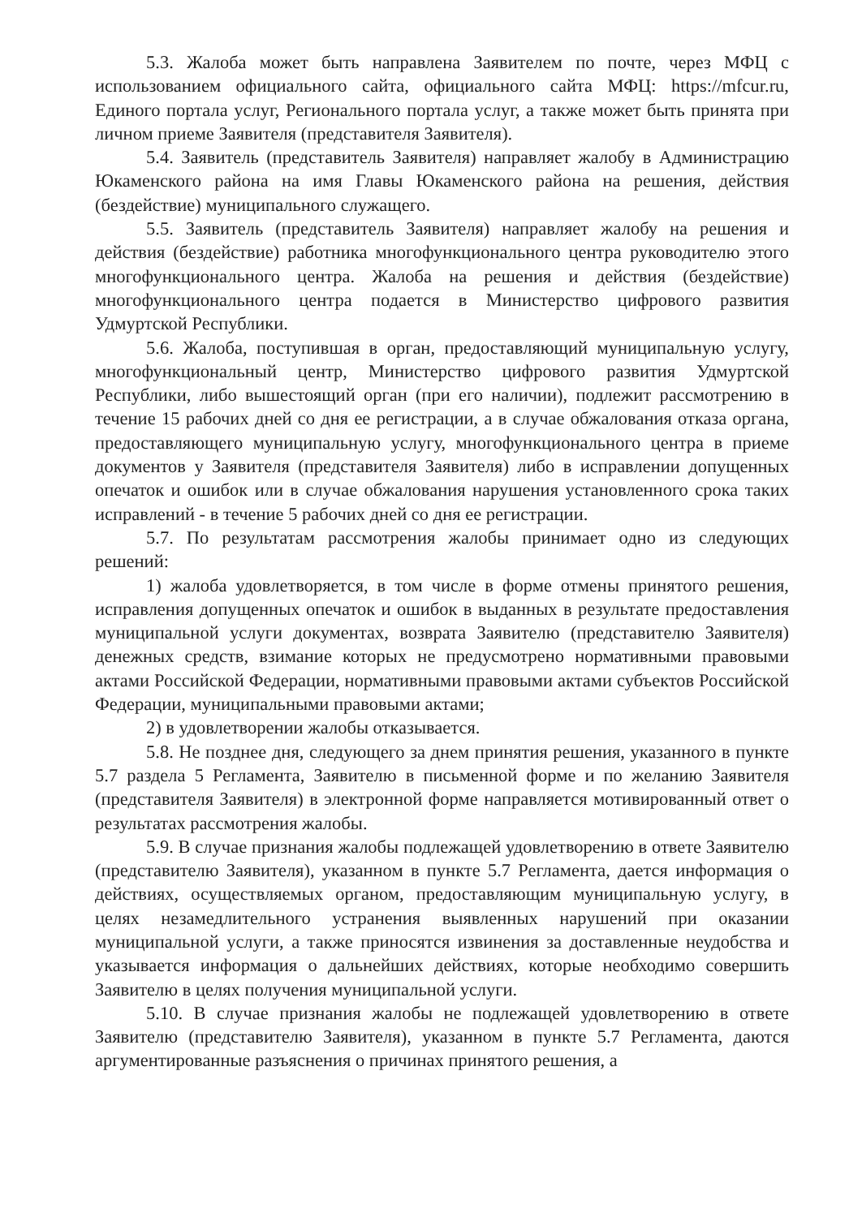5.3. Жалоба может быть направлена Заявителем по почте, через МФЦ с использованием официального сайта, официального сайта МФЦ: https://mfcur.ru, Единого портала услуг, Регионального портала услуг, а также может быть принята при личном приеме Заявителя (представителя Заявителя).
5.4. Заявитель (представитель Заявителя) направляет жалобу в Администрацию Юкаменского района на имя Главы Юкаменского района на решения, действия (бездействие) муниципального служащего.
5.5. Заявитель (представитель Заявителя) направляет жалобу на решения и действия (бездействие) работника многофункционального центра руководителю этого многофункционального центра. Жалоба на решения и действия (бездействие) многофункционального центра подается в Министерство цифрового развития Удмуртской Республики.
5.6. Жалоба, поступившая в орган, предоставляющий муниципальную услугу, многофункциональный центр, Министерство цифрового развития Удмуртской Республики, либо вышестоящий орган (при его наличии), подлежит рассмотрению в течение 15 рабочих дней со дня ее регистрации, а в случае обжалования отказа органа, предоставляющего муниципальную услугу, многофункционального центра в приеме документов у Заявителя (представителя Заявителя) либо в исправлении допущенных опечаток и ошибок или в случае обжалования нарушения установленного срока таких исправлений - в течение 5 рабочих дней со дня ее регистрации.
5.7. По результатам рассмотрения жалобы принимает одно из следующих решений:
1) жалоба удовлетворяется, в том числе в форме отмены принятого решения, исправления допущенных опечаток и ошибок в выданных в результате предоставления муниципальной услуги документах, возврата Заявителю (представителю Заявителя) денежных средств, взимание которых не предусмотрено нормативными правовыми актами Российской Федерации, нормативными правовыми актами субъектов Российской Федерации, муниципальными правовыми актами;
2) в удовлетворении жалобы отказывается.
5.8. Не позднее дня, следующего за днем принятия решения, указанного в пункте 5.7 раздела 5 Регламента, Заявителю в письменной форме и по желанию Заявителя (представителя Заявителя) в электронной форме направляется мотивированный ответ о результатах рассмотрения жалобы.
5.9. В случае признания жалобы подлежащей удовлетворению в ответе Заявителю (представителю Заявителя), указанном в пункте 5.7 Регламента, дается информация о действиях, осуществляемых органом, предоставляющим муниципальную услугу, в целях незамедлительного устранения выявленных нарушений при оказании муниципальной услуги, а также приносятся извинения за доставленные неудобства и указывается информация о дальнейших действиях, которые необходимо совершить Заявителю в целях получения муниципальной услуги.
5.10. В случае признания жалобы не подлежащей удовлетворению в ответе Заявителю (представителю Заявителя), указанном в пункте 5.7 Регламента, даются аргументированные разъяснения о причинах принятого решения, а